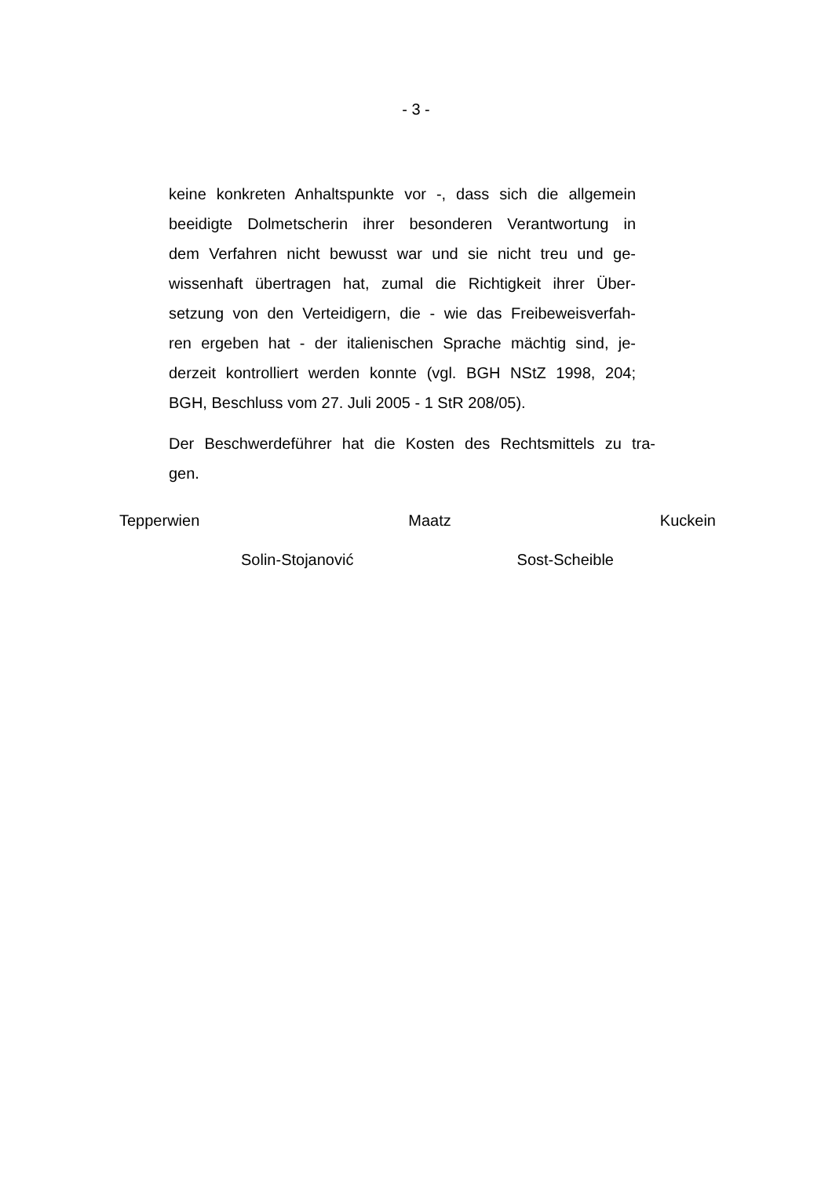- 3 -
keine konkreten Anhaltspunkte vor -, dass sich die allgemein
beeidigte Dolmetscherin ihrer besonderen Verantwortung in
dem Verfahren nicht bewusst war und sie nicht treu und ge-
wissenhaft übertragen hat, zumal die Richtigkeit ihrer Über-
setzung von den Verteidigern, die - wie das Freibeweisverfah-
ren ergeben hat - der italienischen Sprache mächtig sind, je-
derzeit kontrolliert werden konnte (vgl. BGH NStZ 1998, 204;
BGH, Beschluss vom 27. Juli 2005 - 1 StR 208/05).
Der Beschwerdeführer hat die Kosten des Rechtsmittels zu tra-
gen.
Tepperwien Maatz Kuckein
Solin-Stojanović Sost-Scheible